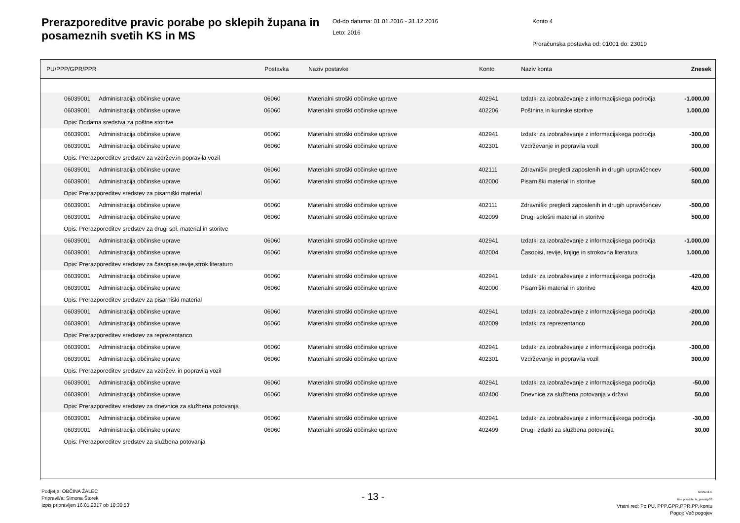Prerazporeditve pravic porabe po sklepih župana in posameznih svetih KS in MS
Od-do datuma: 01.01.2016 - 31.12.2016
Leto: 2016
Konto 4
Proračunska postavka od: 01001 do: 23019
| PU/PPP/GPR/PPR | | Postavka | Naziv postavke | Konto | Naziv konta | Znesek |
| --- | --- | --- | --- | --- | --- | --- |
| 06039001 | Administracija občinske uprave | 06060 | Materialni stroški občinske uprave | 402941 | Izdatki za izobraževanje z informacijskega področja | -1.000,00 |
| 06039001 | Administracija občinske uprave | 06060 | Materialni stroški občinske uprave | 402206 | Poštnina in kurirske storitve | 1.000,00 |
| Opis: Dodatna sredstva za poštne storitve | | | | | | |
| 06039001 | Administracija občinske uprave | 06060 | Materialni stroški občinske uprave | 402941 | Izdatki za izobraževanje z informacijskega področja | -300,00 |
| 06039001 | Administracija občinske uprave | 06060 | Materialni stroški občinske uprave | 402301 | Vzdrževanje in popravila vozil | 300,00 |
| Opis: Prerazporeditev sredstev za vzdržev.in popravila vozil | | | | | | |
| 06039001 | Administracija občinske uprave | 06060 | Materialni stroški občinske uprave | 402111 | Zdravniški pregledi zaposlenih in drugih upravičencev | -500,00 |
| 06039001 | Administracija občinske uprave | 06060 | Materialni stroški občinske uprave | 402000 | Pisarniški material in storitve | 500,00 |
| Opis: Prerazporeditev sredstev za pisarniški material | | | | | | |
| 06039001 | Administracija občinske uprave | 06060 | Materialni stroški občinske uprave | 402111 | Zdravniški pregledi zaposlenih in drugih upravičencev | -500,00 |
| 06039001 | Administracija občinske uprave | 06060 | Materialni stroški občinske uprave | 402099 | Drugi splošni material in storitve | 500,00 |
| Opis: Prerazporeditev sredstev za drugi spl. material in storitve | | | | | | |
| 06039001 | Administracija občinske uprave | 06060 | Materialni stroški občinske uprave | 402941 | Izdatki za izobraževanje z informacijskega področja | -1.000,00 |
| 06039001 | Administracija občinske uprave | 06060 | Materialni stroški občinske uprave | 402004 | Časopisi, revije, knjige in strokovna literatura | 1.000,00 |
| Opis: Prerazporeditev sredstev za časopise,revije,strok.literaturo | | | | | | |
| 06039001 | Administracija občinske uprave | 06060 | Materialni stroški občinske uprave | 402941 | Izdatki za izobraževanje z informacijskega področja | -420,00 |
| 06039001 | Administracija občinske uprave | 06060 | Materialni stroški občinske uprave | 402000 | Pisarniški material in storitve | 420,00 |
| Opis: Prerazporeditev sredstev za pisarniški material | | | | | | |
| 06039001 | Administracija občinske uprave | 06060 | Materialni stroški občinske uprave | 402941 | Izdatki za izobraževanje z informacijskega področja | -200,00 |
| 06039001 | Administracija občinske uprave | 06060 | Materialni stroški občinske uprave | 402009 | Izdatki za reprezentanco | 200,00 |
| Opis: Prerazporeditev sredstev za reprezentanco | | | | | | |
| 06039001 | Administracija občinske uprave | 06060 | Materialni stroški občinske uprave | 402941 | Izdatki za izobraževanje z informacijskega področja | -300,00 |
| 06039001 | Administracija občinske uprave | 06060 | Materialni stroški občinske uprave | 402301 | Vzdrževanje in popravila vozil | 300,00 |
| Opis: Prerazporeditev sredstev za vzdržev. in popravila vozil | | | | | | |
| 06039001 | Administracija občinske uprave | 06060 | Materialni stroški občinske uprave | 402941 | Izdatki za izobraževanje z informacijskega področja | -50,00 |
| 06039001 | Administracija občinske uprave | 06060 | Materialni stroški občinske uprave | 402400 | Dnevnice za službena potovanja v državi | 50,00 |
| Opis: Prerazporeditev sredstev za dnevnice za službena potovanja | | | | | | |
| 06039001 | Administracija občinske uprave | 06060 | Materialni stroški občinske uprave | 402941 | Izdatki za izobraževanje z informacijskega področja | -30,00 |
| 06039001 | Administracija občinske uprave | 06060 | Materialni stroški občinske uprave | 402499 | Drugi izdatki za službena potovanja | 30,00 |
| Opis: Prerazporeditev sredstev za službena potovanja | | | | | | |
Podjetje: OBČINA ŽALEC
Pripravil/a: Simona Štorek
Izpis pripravljen 16.01.2017 ob 10:30:53
- 13 -
GRAD d.d.
Ime poročila: bi_prerazp06
Vrstni red: Po PU, PPP,GPR,PPR,PP, kontu
Pogoj: Več pogojev